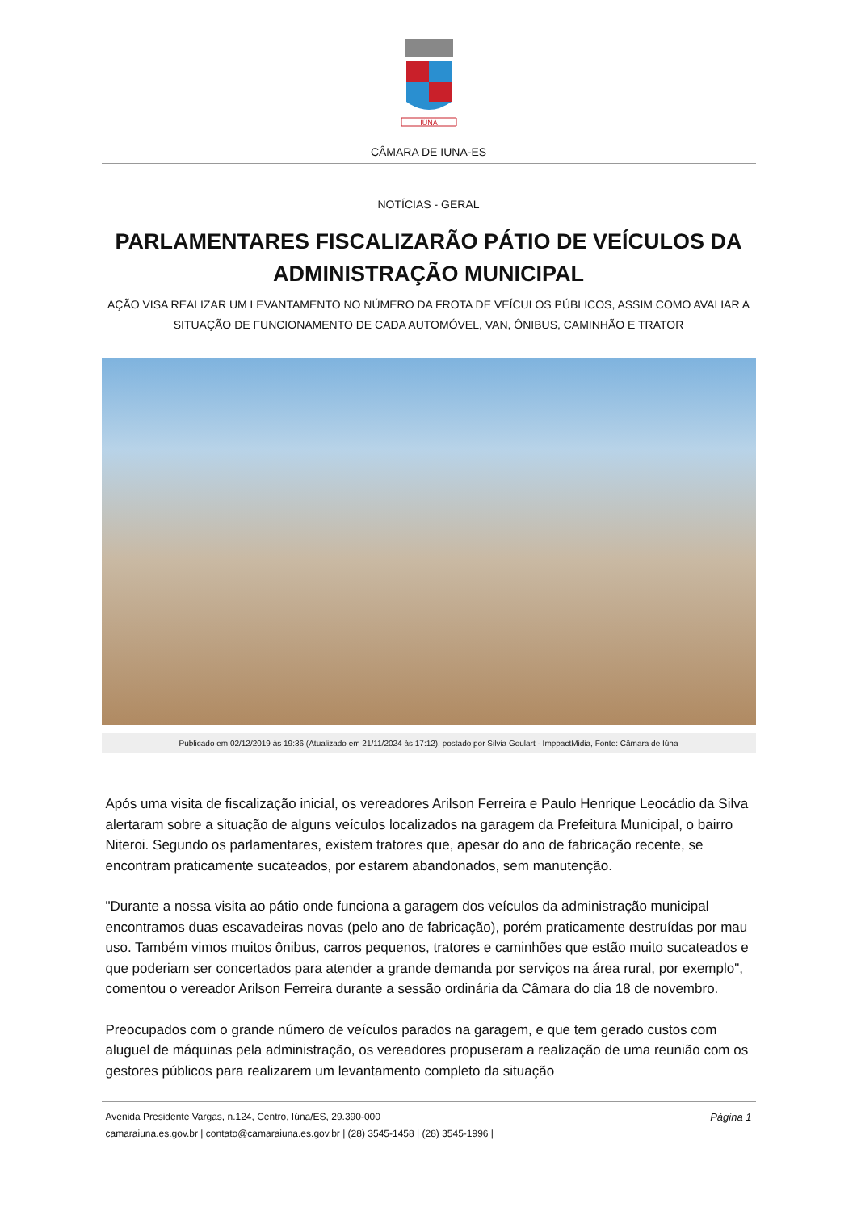IÚNA
CÂMARA DE IUNA-ES
NOTÍCIAS - GERAL
PARLAMENTARES FISCALIZARÃO PÁTIO DE VEÍCULOS DA ADMINISTRAÇÃO MUNICIPAL
AÇÃO VISA REALIZAR UM LEVANTAMENTO NO NÚMERO DA FROTA DE VEÍCULOS PÚBLICOS, ASSIM COMO AVALIAR A SITUAÇÃO DE FUNCIONAMENTO DE CADA AUTOMÓVEL, VAN, ÔNIBUS, CAMINHÃO E TRATOR
Publicado em 02/12/2019 às 19:36 (Atualizado em 21/11/2024 às 17:12), postado por Silvia Goulart - ImppactMidia, Fonte: Câmara de Iúna
Após uma visita de fiscalização inicial, os vereadores Arilson Ferreira e Paulo Henrique Leocádio da Silva alertaram sobre a situação de alguns veículos localizados na garagem da Prefeitura Municipal, o bairro Niteroi. Segundo os parlamentares, existem tratores que, apesar do ano de fabricação recente, se encontram praticamente sucateados, por estarem abandonados, sem manutenção.
"Durante a nossa visita ao pátio onde funciona a garagem dos veículos da administração municipal encontramos duas escavadeiras novas (pelo ano de fabricação), porém praticamente destruídas por mau uso. Também vimos muitos ônibus, carros pequenos, tratores e caminhões que estão muito sucateados e que poderiam ser concertados para atender a grande demanda por serviços na área rural, por exemplo", comentou o vereador Arilson Ferreira durante a sessão ordinária da Câmara do dia 18 de novembro.
Preocupados com o grande número de veículos parados na garagem, e que tem gerado custos com aluguel de máquinas pela administração, os vereadores propuseram a realização de uma reunião com os gestores públicos para realizarem um levantamento completo da situação
Avenida Presidente Vargas, n.124, Centro, Iúna/ES, 29.390-000
camaraiuna.es.gov.br | contato@camaraiuna.es.gov.br | (28) 3545-1458 | (28) 3545-1996 |
Página 1